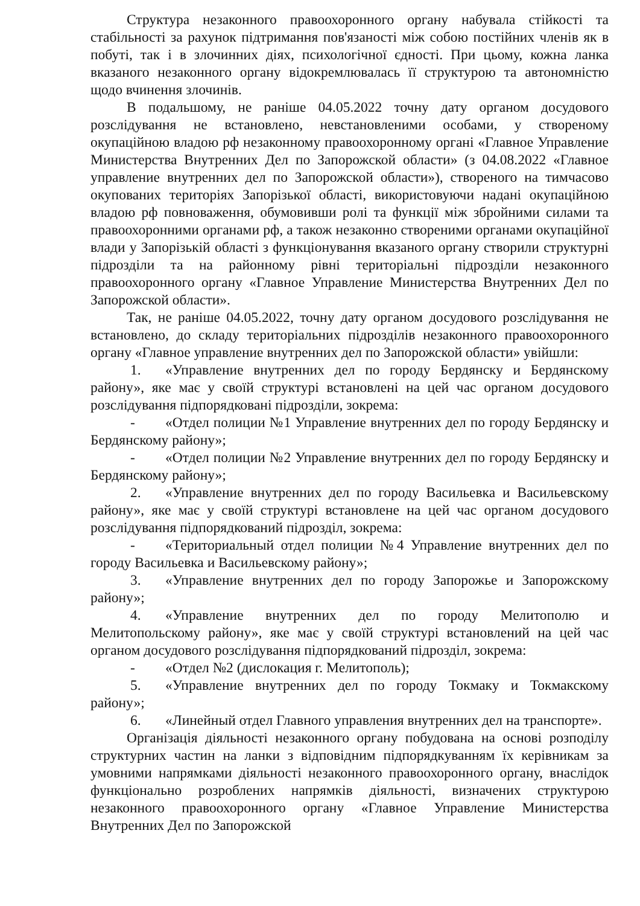Структура незаконного правоохоронного органу набувала стійкості та стабільності за рахунок підтримання пов'язаності між собою постійних членів як в побуті, так і в злочинних діях, психологічної єдності. При цьому, кожна ланка вказаного незаконного органу відокремлювалась її структурою та автономністю щодо вчинення злочинів.
В подальшому, не раніше 04.05.2022 точну дату органом досудового розслідування не встановлено, невстановленими особами, у створеному окупаційною владою рф незаконному правоохоронному органі «Главное Управление Министерства Внутренних Дел по Запорожской области» (з 04.08.2022 «Главное управление внутренних дел по Запорожской области»), створеного на тимчасово окупованих територіях Запорізької області, використовуючи надані окупаційною владою рф повноваження, обумовивши ролі та функції між збройними силами та правоохоронними органами рф, а також незаконно створеними органами окупаційної влади у Запорізькій області з функціонування вказаного органу створили структурні підрозділи та на районному рівні територіальні підрозділи незаконного правоохоронного органу «Главное Управление Министерства Внутренних Дел по Запорожской области».
Так, не раніше 04.05.2022, точну дату органом досудового розслідування не встановлено, до складу територіальних підрозділів незаконного правоохоронного органу «Главное управление внутренних дел по Запорожской области» увійшли:
1. «Управление внутренних дел по городу Бердянску и Бердянскому району», яке має у своїй структурі встановлені на цей час органом досудового розслідування підпорядковані підрозділи, зокрема:
- «Отдел полиции №1 Управление внутренних дел по городу Бердянску и Бердянскому району»;
- «Отдел полиции №2 Управление внутренних дел по городу Бердянску и Бердянскому району»;
2. «Управление внутренних дел по городу Васильевка и Васильевскому району», яке має у своїй структурі встановлене на цей час органом досудового розслідування підпорядкований підрозділ, зокрема:
- «Териториальный отдел полиции №4 Управление внутренних дел по городу Васильевка и Васильевскому району»;
3. «Управление внутренних дел по городу Запорожье и Запорожскому району»;
4. «Управление внутренних дел по городу Мелитополю и Мелитопольскому району», яке має у своїй структурі встановлений на цей час органом досудового розслідування підпорядкований підрозділ, зокрема:
- «Отдел №2 (дислокация г. Мелитополь);
5. «Управление внутренних дел по городу Токмаку и Токмакскому району»;
6. «Линейный отдел Главного управления внутренних дел на транспорте».
Організація діяльності незаконного органу побудована на основі розподілу структурних частин на ланки з відповідним підпорядкуванням їх керівникам за умовними напрямками діяльності незаконного правоохоронного органу, внаслідок функціонально розроблених напрямків діяльності, визначених структурою незаконного правоохоронного органу «Главное Управление Министерства Внутренних Дел по Запорожской